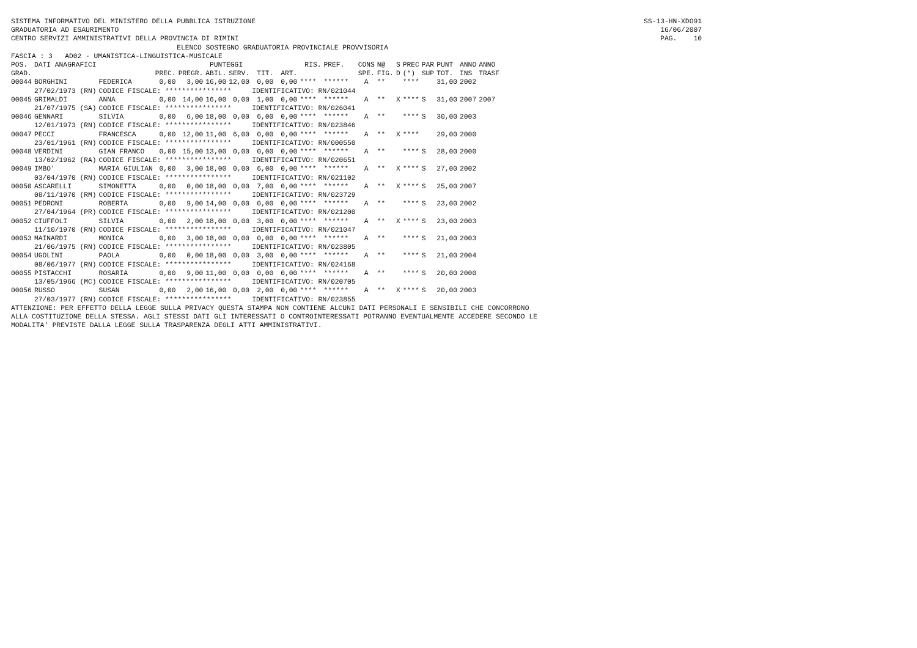SISTEMA INFORMATIVO DEL MINISTERO DELLA PUBBLICA ISTRUZIONE SS-13-HN-XDO91
GRADUATORIA AD ESAURIMENTO 16/06/2007
CENTRO SERVIZI AMMINISTRATIVI DELLA PROVINCIA DI RIMINI PAG. 10
ELENCO SOSTEGNO GRADUATORIA PROVINCIALE PROVVISORIA
FASCIA : 3 AD02 - UMANISTICA-LINGUISTICA-MUSICALE
| POS. | DATI ANAGRAFICI | | PUNTEGGI | | | | | | RIS. | PREF. | CONS | N@ | S | PREC | PAR | PUNT | ANNO | ANNO |
| --- | --- | --- | --- | --- | --- | --- | --- | --- | --- | --- | --- | --- | --- | --- | --- | --- | --- | --- |
| GRAD. | | | PREC. | PREGR. | ABIL. | SERV. | TIT. | ART. | | | SPE. | FIG. | D | (*) | SUP | TOT. | INS | TRASF |
| 00044 | BORGHINI | FEDERICA | 0,00 | 3,00 | 16,00 | 12,00 | 0,00 | 0,00 | **** | ****** | A | ** | | **** | | 31,00 | 2002 | |
| | 27/02/1973 (RN) | CODICE FISCALE: **************** | | | | | IDENTIFICATIVO: RN/021044 | | | | | | | | | | | |
| 00045 | GRIMALDI | ANNA | 0,00 | 14,00 | 16,00 | 0,00 | 1,00 | 0,00 | **** | ****** | A | ** | X | **** | S | 31,00 | 2007 | 2007 |
| | 21/07/1975 (SA) | CODICE FISCALE: **************** | | | | | IDENTIFICATIVO: RN/026041 | | | | | | | | | | | |
| 00046 | GENNARI | SILVIA | 0,00 | 6,00 | 18,00 | 0,00 | 6,00 | 0,00 | **** | ****** | A | ** | | **** | S | 30,00 | 2003 | |
| | 12/01/1973 (RN) | CODICE FISCALE: **************** | | | | | IDENTIFICATIVO: RN/023846 | | | | | | | | | | | |
| 00047 | PECCI | FRANCESCA | 0,00 | 12,00 | 11,00 | 6,00 | 0,00 | 0,00 | **** | ****** | A | ** | X | **** | | 29,00 | 2000 | |
| | 23/01/1961 (RN) | CODICE FISCALE: **************** | | | | | IDENTIFICATIVO: RN/000550 | | | | | | | | | | | |
| 00048 | VERDINI | GIAN FRANCO | 0,00 | 15,00 | 13,00 | 0,00 | 0,00 | 0,00 | **** | ****** | A | ** | | **** | S | 28,00 | 2000 | |
| | 13/02/1962 (RA) | CODICE FISCALE: **************** | | | | | IDENTIFICATIVO: RN/020651 | | | | | | | | | | | |
| 00049 | IMBO' | MARIA GIULIAN | 0,00 | 3,00 | 18,00 | 0,00 | 6,00 | 0,00 | **** | ****** | A | ** | X | **** | S | 27,00 | 2002 | |
| | 03/04/1970 (RN) | CODICE FISCALE: **************** | | | | | IDENTIFICATIVO: RN/021102 | | | | | | | | | | | |
| 00050 | ASCARELLI | SIMONETTA | 0,00 | 0,00 | 18,00 | 0,00 | 7,00 | 0,00 | **** | ****** | A | ** | X | **** | S | 25,00 | 2007 | |
| | 08/11/1970 (RM) | CODICE FISCALE: **************** | | | | | IDENTIFICATIVO: RN/023729 | | | | | | | | | | | |
| 00051 | PEDRONI | ROBERTA | 0,00 | 9,00 | 14,00 | 0,00 | 0,00 | 0,00 | **** | ****** | A | ** | | **** | S | 23,00 | 2002 | |
| | 27/04/1964 (PR) | CODICE FISCALE: **************** | | | | | IDENTIFICATIVO: RN/021200 | | | | | | | | | | | |
| 00052 | CIUFFOLI | SILVIA | 0,00 | 2,00 | 18,00 | 0,00 | 3,00 | 0,00 | **** | ****** | A | ** | X | **** | S | 23,00 | 2003 | |
| | 11/10/1970 (RN) | CODICE FISCALE: **************** | | | | | IDENTIFICATIVO: RN/021047 | | | | | | | | | | | |
| 00053 | MAINARDI | MONICA | 0,00 | 3,00 | 18,00 | 0,00 | 0,00 | 0,00 | **** | ****** | A | ** | | **** | S | 21,00 | 2003 | |
| | 21/06/1975 (RN) | CODICE FISCALE: **************** | | | | | IDENTIFICATIVO: RN/023805 | | | | | | | | | | | |
| 00054 | UGOLINI | PAOLA | 0,00 | 0,00 | 18,00 | 0,00 | 3,00 | 0,00 | **** | ****** | A | ** | | **** | S | 21,00 | 2004 | |
| | 08/06/1977 (RN) | CODICE FISCALE: **************** | | | | | IDENTIFICATIVO: RN/024168 | | | | | | | | | | | |
| 00055 | PISTACCHI | ROSARIA | 0,00 | 9,00 | 11,00 | 0,00 | 0,00 | 0,00 | **** | ****** | A | ** | | **** | S | 20,00 | 2000 | |
| | 13/05/1966 (MC) | CODICE FISCALE: **************** | | | | | IDENTIFICATIVO: RN/020705 | | | | | | | | | | | |
| 00056 | RUSSO | SUSAN | 0,00 | 2,00 | 16,00 | 0,00 | 2,00 | 0,00 | **** | ****** | A | ** | X | **** | S | 20,00 | 2003 | |
| | 27/03/1977 (RN) | CODICE FISCALE: **************** | | | | | IDENTIFICATIVO: RN/023855 | | | | | | | | | | | |
ATTENZIONE: PER EFFETTO DELLA LEGGE SULLA PRIVACY QUESTA STAMPA NON CONTIENE ALCUNI DATI PERSONALI E SENSIBILI CHE CONCORRONO ALLA COSTITUZIONE DELLA STESSA. AGLI STESSI DATI GLI INTERESSATI O CONTROINTERESSATI POTRANNO EVENTUALMENTE ACCEDERE SECONDO LE MODALITA' PREVISTE DALLA LEGGE SULLA TRASPARENZA DEGLI ATTI AMMINISTRATIVI.